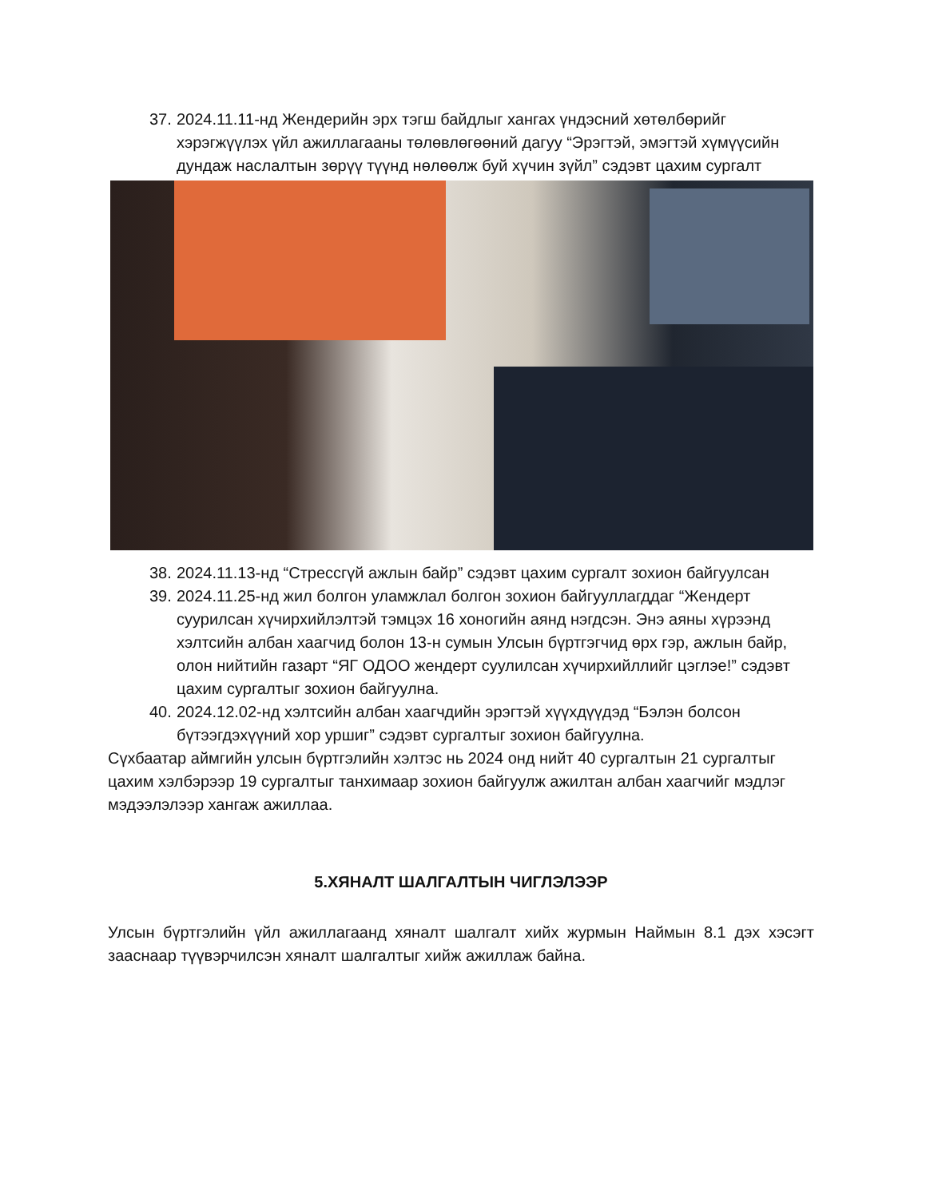37. 2024.11.11-нд Жендерийн эрх тэгш байдлыг хангах үндэсний хөтөлбөрийг хэрэгжүүлэх үйл ажиллагааны төлөвлөгөөний дагуу “Эрэгтэй, эмэгтэй хүмүүсийн дундаж наслалтын зөрүү түүнд нөлөөлж буй хүчин зүйл” сэдэвт цахим сургалт
38. 2024.11.13-нд “Стрессгүй ажлын байр” сэдэвт цахим сургалт зохион байгуулсан
39. 2024.11.25-нд жил болгон уламжлал болгон зохион байгууллагддаг “Жендерт суурилсан хүчирхийлэлтэй тэмцэх 16 хоногийн аянд нэгдсэн. Энэ аяны хүрээнд хэлтсийн албан хаагчид болон 13-н сумын Улсын бүртгэгчид өрх гэр, ажлын байр, олон нийтийн газарт “ЯГ ОДОО жендерт суулилсан хүчирхийллийг цэглэе!” сэдэвт цахим сургалтыг зохион байгуулна.
40. 2024.12.02-нд хэлтсийн албан хаагчдийн эрэгтэй хүүхдүүдэд “Бэлэн болсон бүтээгдэхүүний хор уршиг” сэдэвт сургалтыг зохион байгуулна.
Сүхбаатар аймгийн улсын бүртгэлийн хэлтэс нь 2024 онд нийт 40 сургалтын 21 сургалтыг цахим хэлбэрээр 19 сургалтыг танхимаар зохион байгуулж ажилтан албан хаагчийг мэдлэг мэдээлэлээр хангаж ажиллаа.
5.ХЯНАЛТ ШАЛГАЛТЫН ЧИГЛЭЛЭЭР
Улсын бүртгэлийн үйл ажиллагаанд хяналт шалгалт хийх журмын Наймын 8.1 дэх хэсэгт зааснаар түүвэрчилсэн хяналт шалгалтыг хийж ажиллаж байна.